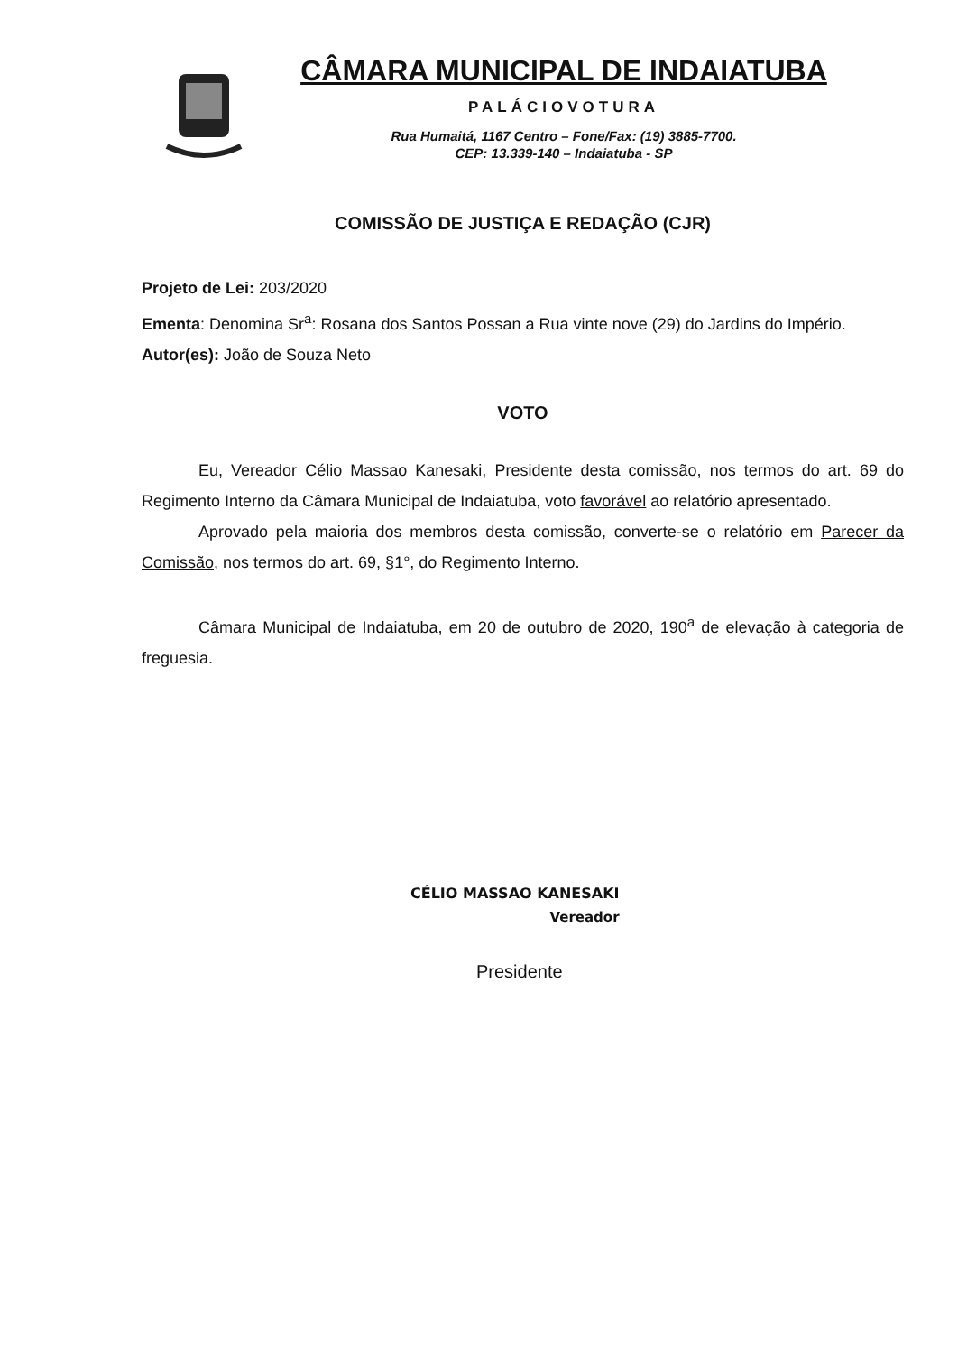CÂMARA MUNICIPAL DE INDAIATUBA
PALÁCIOVOTURA
Rua Humaitá, 1167 Centro – Fone/Fax: (19) 3885-7700.
CEP: 13.339-140 – Indaiatuba - SP
COMISSÃO DE JUSTIÇA E REDAÇÃO (CJR)
Projeto de Lei: 203/2020
Ementa: Denomina Sr<sup>a</sup>: Rosana dos Santos Possan a Rua vinte nove (29) do Jardins do Império.
Autor(es): João de Souza Neto
VOTO
Eu, Vereador Célio Massao Kanesaki, Presidente desta comissão, nos termos do art. 69 do Regimento Interno da Câmara Municipal de Indaiatuba, voto favorável ao relatório apresentado.
Aprovado pela maioria dos membros desta comissão, converte-se o relatório em Parecer da Comissão, nos termos do art. 69, §1°, do Regimento Interno.
Câmara Municipal de Indaiatuba, em 20 de outubro de 2020, 190<sup>a</sup> de elevação à categoria de freguesia.
CÉLIO MASSAO KANESAKI
Vereador
Presidente